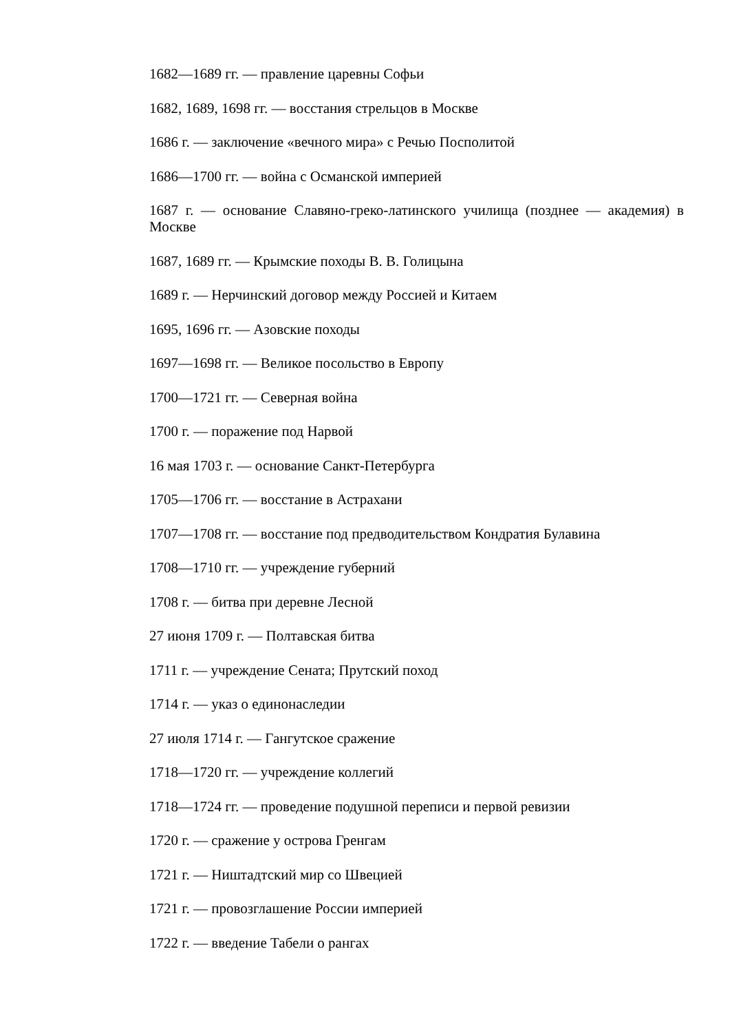1682—1689 гг. — правление царевны Софьи
1682, 1689, 1698 гг. — восстания стрельцов в Москве
1686 г. — заключение «вечного мира» с Речью Посполитой
1686—1700 гг. — война с Османской империей
1687 г. — основание Славяно-греко-латинского училища (позднее — академия) в Москве
1687, 1689 гг. — Крымские походы В. В. Голицына
1689 г. — Нерчинский договор между Россией и Китаем
1695, 1696 гг. — Азовские походы
1697—1698 гг. — Великое посольство в Европу
1700—1721 гг. — Северная война
1700 г. — поражение под Нарвой
16 мая 1703 г. — основание Санкт-Петербурга
1705—1706 гг. — восстание в Астрахани
1707—1708 гг. — восстание под предводительством Кондратия Булавина
1708—1710 гг. — учреждение губерний
1708 г. — битва при деревне Лесной
27 июня 1709 г. — Полтавская битва
1711 г. — учреждение Сената; Прутский поход
1714 г. — указ о единонаследии
27 июля 1714 г. — Гангутское сражение
1718—1720 гг. — учреждение коллегий
1718—1724 гг. — проведение подушной переписи и первой ревизии
1720 г. — сражение у острова Гренгам
1721 г. — Ништадтский мир со Швецией
1721 г. — провозглашение России империей
1722 г. — введение Табели о рангах